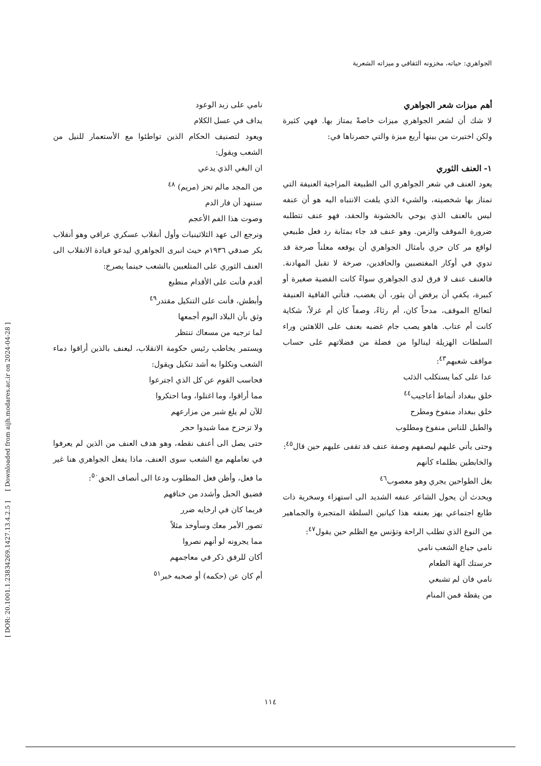الجواهري: حياته، مخزونه الثقافي و ميزاته الشعرية
أهم ميزات شعر الجواهري
لا شك أن لشعر الجواهري ميزات خاصةً يمتاز بها. فهي كثيرة ولكن اختيرت من بينها أربع ميزة والتي حصرناها في:
١- العنف الثوري
يعود العنف في شعر الجواهري الى الطبيعة المزاجية العنيفة التي تمتاز بها شخصيته، والشيء الذي يلفت الانتباه اليه هو أن عنفه ليس بالعنف الذي يوحي بالخشونة والحقد، فهو عنف تتطلبه ضرورة الموقف والزمن. وهو عنف قد جاء بمثابة رد فعل طبيعي لواقع مر كان حري بأمثال الجواهري أن يوقعه معلناً صرخة قد تدوي في أوكار المغتصبين والحاقدين، صرخة لا تقبل المهادنة. فالعنف عنف لا فرق لدى الجواهري سواءً كانت القضية صغيرة أو كبيرة، يكفي أن يرفض أن يثور، أن يغضب، فتأتي القافية العنيفة لتعالج الموقف، مدحاً كان، أم رثاءً، وصفاً كان أم غزلاً، شكاية كانت أم عتاب. هاهو يصب جام غضبه بعنف على اللاهثين وراء السلطات الهزيلة لينالوا من فضلة من فضلاتهم على حساب مواقف شعبهم<sup>٤٣</sup>:
عدا على كما يستكلب الذئب
خلق ببغداد أنماط أعاجيب<sup>٤٤</sup>
خلق ببغداد منفوخ ومطرح
والطبل للناس منفوخ ومطلوب
وحتى يأتي عليهم ليصفهم وصفة عنف قد تقفى عليهم حين قال<sup>٤٥</sup>:
والخابطين بظلماء كأنهم
بغل الطواحين يجري وهو معصوب<sup>٤٦</sup>
ويحدث أن يحول الشاعر عنفه الشديد الى استهزاء وسخرية ذات طابع اجتماعي يهز بعنفه هذا كيانين السلطة المتجبرة والجماهير من النوع الذي تطلب الراحة وتؤنس مع الظلم حين يقول<sup>٤٧</sup>:
نامي جياع الشعب نامي
حرستك آلهة الطعام
نامي فان لم تشبعي
من يقظة فمن المنام
نامي على زبد الوعود
يداف في عسل الكلام
ويعود لتصنيف الحكام الذين تواطئوا مع الأستعمار للنيل من الشعب ويقول:
ان البغي الذي يدعي
من المجد مالم تحز (مريم) <sup>٤٨</sup>
ستنهد أن فار الدم
وصوت هذا الفم الأعجم
ونرجع الى عهد الثلاثينيات وأول أنقلاب عسكري عراقي وهو أنقلاب بكر صدقي ١٩٣٦م حيث انبرى الجواهري ليدعو قيادة الانقلاب الى العنف الثوري على المتلعبين بالشعب حينما يصرخ:
أقدم فأنت على الأقدام منطبع
وأبطش، فأنت على التنكيل مقتدر<sup>٤٩</sup>
وثق بأن البلاد اليوم أجمعها
لما ترجيه من مسعاك تنتظر
ويستمر يخاطب رئيس حكومة الانقلاب، ليعنف بالذين أراقوا دماء الشعب ونكلوا به أشد تنكيل ويقول:
فحاسب القوم عن كل الذي اجترعوا
مما أراقوا، وما اغتلوا، وما احتكروا
للآن لم يلغ شبر من مزارعهم
ولا تزحزح مما شيدوا حجر
حتى يصل الى أعنف نقطه، وهو هدف العنف من الذين لم يعرفوا في تعاملهم مع الشعب سوى العنف، ماذا يفعل الجواهري هنا غير ما فعل، وأظن فعل المطلوب ودعا الى أنصاف الحق<sup>٥٠</sup>:
فضيق الحبل وأشدد من خناقهم
فربما كان في ارخايه ضرر
تصور الأمر معك وسأوخذ مثلاً
مما يجرونه لو أنهم نصروا
أكان للرفق ذكر في معاجمهم
أم كان عن (حكمه) أو صحبه خبر<sup>٥١</sup>
[ DOR: 20.1001.1.23834269.1427.13.4.2.5 ] [ Downloaded from aijh.modares.ac.ir on 2024-04-28 ]
١١٤